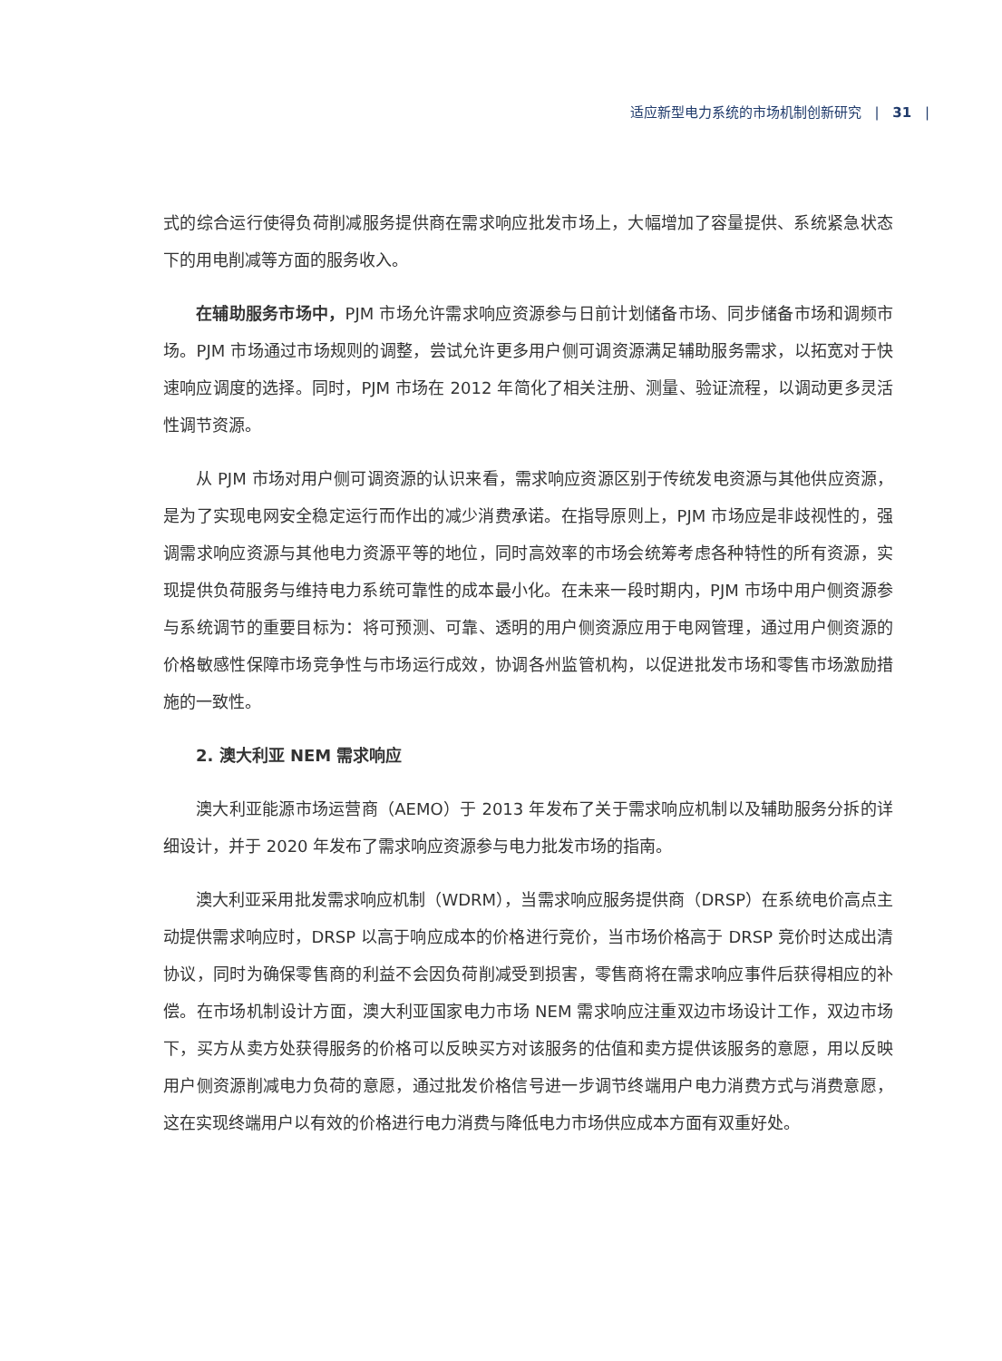适应新型电力系统的市场机制创新研究 | 31 |
式的综合运行使得负荷削减服务提供商在需求响应批发市场上，大幅增加了容量提供、系统紧急状态下的用电削减等方面的服务收入。
在辅助服务市场中，PJM 市场允许需求响应资源参与日前计划储备市场、同步储备市场和调频市场。PJM 市场通过市场规则的调整，尝试允许更多用户侧可调资源满足辅助服务需求，以拓宽对于快速响应调度的选择。同时，PJM 市场在 2012 年简化了相关注册、测量、验证流程，以调动更多灵活性调节资源。
从 PJM 市场对用户侧可调资源的认识来看，需求响应资源区别于传统发电资源与其他供应资源，是为了实现电网安全稳定运行而作出的减少消费承诺。在指导原则上，PJM 市场应是非歧视性的，强调需求响应资源与其他电力资源平等的地位，同时高效率的市场会统筹考虑各种特性的所有资源，实现提供负荷服务与维持电力系统可靠性的成本最小化。在未来一段时期内，PJM 市场中用户侧资源参与系统调节的重要目标为：将可预测、可靠、透明的用户侧资源应用于电网管理，通过用户侧资源的价格敏感性保障市场竞争性与市场运行成效，协调各州监管机构，以促进批发市场和零售市场激励措施的一致性。
2. 澳大利亚 NEM 需求响应
澳大利亚能源市场运营商（AEMO）于 2013 年发布了关于需求响应机制以及辅助服务分拆的详细设计，并于 2020 年发布了需求响应资源参与电力批发市场的指南。
澳大利亚采用批发需求响应机制（WDRM），当需求响应服务提供商（DRSP）在系统电价高点主动提供需求响应时，DRSP 以高于响应成本的价格进行竞价，当市场价格高于 DRSP 竞价时达成出清协议，同时为确保零售商的利益不会因负荷削减受到损害，零售商将在需求响应事件后获得相应的补偿。在市场机制设计方面，澳大利亚国家电力市场 NEM 需求响应注重双边市场设计工作，双边市场下，买方从卖方处获得服务的价格可以反映买方对该服务的估值和卖方提供该服务的意愿，用以反映用户侧资源削减电力负荷的意愿，通过批发价格信号进一步调节终端用户电力消费方式与消费意愿，这在实现终端用户以有效的价格进行电力消费与降低电力市场供应成本方面有双重好处。